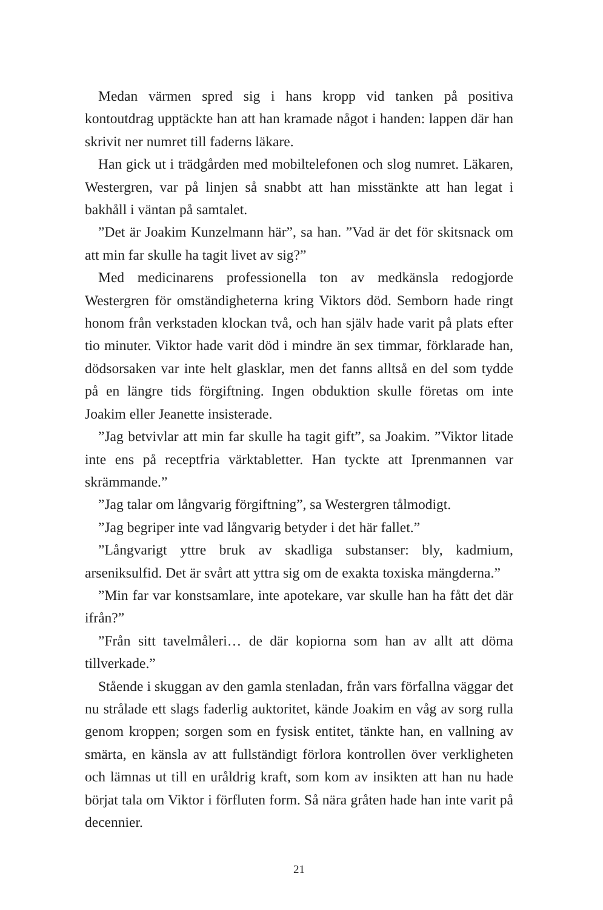Medan värmen spred sig i hans kropp vid tanken på positiva kontoutdrag upptäckte han att han kramade något i handen: lappen där han skrivit ner numret till faderns läkare.
Han gick ut i trädgården med mobiltelefonen och slog numret. Läkaren, Westergren, var på linjen så snabbt att han misstänkte att han legat i bakhåll i väntan på samtalet.
”Det är Joakim Kunzelmann här”, sa han. ”Vad är det för skitsnack om att min far skulle ha tagit livet av sig?”
Med medicinarens professionella ton av medkänsla redogjorde Westergren för omständigheterna kring Viktors död. Semborn hade ringt honom från verkstaden klockan två, och han själv hade varit på plats efter tio minuter. Viktor hade varit död i mindre än sex timmar, förklarade han, dödsorsaken var inte helt glasklar, men det fanns alltså en del som tydde på en längre tids förgiftning. Ingen obduktion skulle företas om inte Joakim eller Jeanette insisterade.
”Jag betvivlar att min far skulle ha tagit gift”, sa Joakim. ”Viktor litade inte ens på receptfria värktabletter. Han tyckte att Iprenmannen var skrämmande.”
”Jag talar om långvarig förgiftning”, sa Westergren tålmodigt.
”Jag begriper inte vad långvarig betyder i det här fallet.”
”Långvarigt yttre bruk av skadliga substanser: bly, kadmium, arseniksulfid. Det är svårt att yttra sig om de exakta toxiska mängderna.”
”Min far var konstsamlare, inte apotekare, var skulle han ha fått det där ifrån?”
”Från sitt tavelmåleri… de där kopiorna som han av allt att döma tillverkade.”
Stående i skuggan av den gamla stenladan, från vars förfallna väggar det nu strålade ett slags faderlig auktoritet, kände Joakim en våg av sorg rulla genom kroppen; sorgen som en fysisk entitet, tänkte han, en vallning av smärta, en känsla av att fullständigt förlora kontrollen över verkligheten och lämnas ut till en uråldrig kraft, som kom av insikten att han nu hade börjat tala om Viktor i förfluten form. Så nära gråten hade han inte varit på decennier.
21